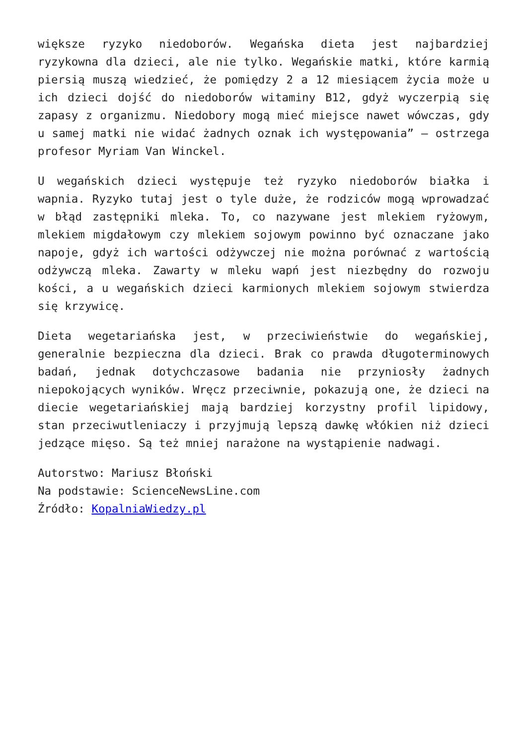większe ryzyko niedoborów. Wegańska dieta jest najbardziej ryzykowna dla dzieci, ale nie tylko. Wegańskie matki, które karmią piersią muszą wiedzieć, że pomiędzy 2 a 12 miesiącem życia może u ich dzieci dojść do niedoborów witaminy B12, gdyż wyczerpią się zapasy z organizmu. Niedobory mogą mieć miejsce nawet wówczas, gdy u samej matki nie widać żadnych oznak ich występowania” – ostrzega profesor Myriam Van Winckel.
U wegańskich dzieci występuje też ryzyko niedoborów białka i wapnia. Ryzyko tutaj jest o tyle duże, że rodziców mogą wprowadzać w błąd zastępniki mleka. To, co nazywane jest mlekiem ryżowym, mlekiem migdałowym czy mlekiem sojowym powinno być oznaczane jako napoje, gdyż ich wartości odżywczej nie można porównać z wartością odżywczą mleka. Zawarty w mleku wapń jest niezbędny do rozwoju kości, a u wegańskich dzieci karmionych mlekiem sojowym stwierdza się krzywicę.
Dieta wegetariańska jest, w przeciwieństwie do wegańskiej, generalnie bezpieczna dla dzieci. Brak co prawda długoterminowych badań, jednak dotychczasowe badania nie przyniosły żadnych niepokojących wyników. Wręcz przeciwnie, pokazują one, że dzieci na diecie wegetariańskiej mają bardziej korzystny profil lipidowy, stan przeciwutleniaczy i przyjmują lepszą dawkę włókien niż dzieci jedzące mięso. Są też mniej narażone na wystąpienie nadwagi.
Autorstwo: Mariusz Błoński
Na podstawie: ScienceNewsLine.com
Źródło: KopalniaWiedzy.pl